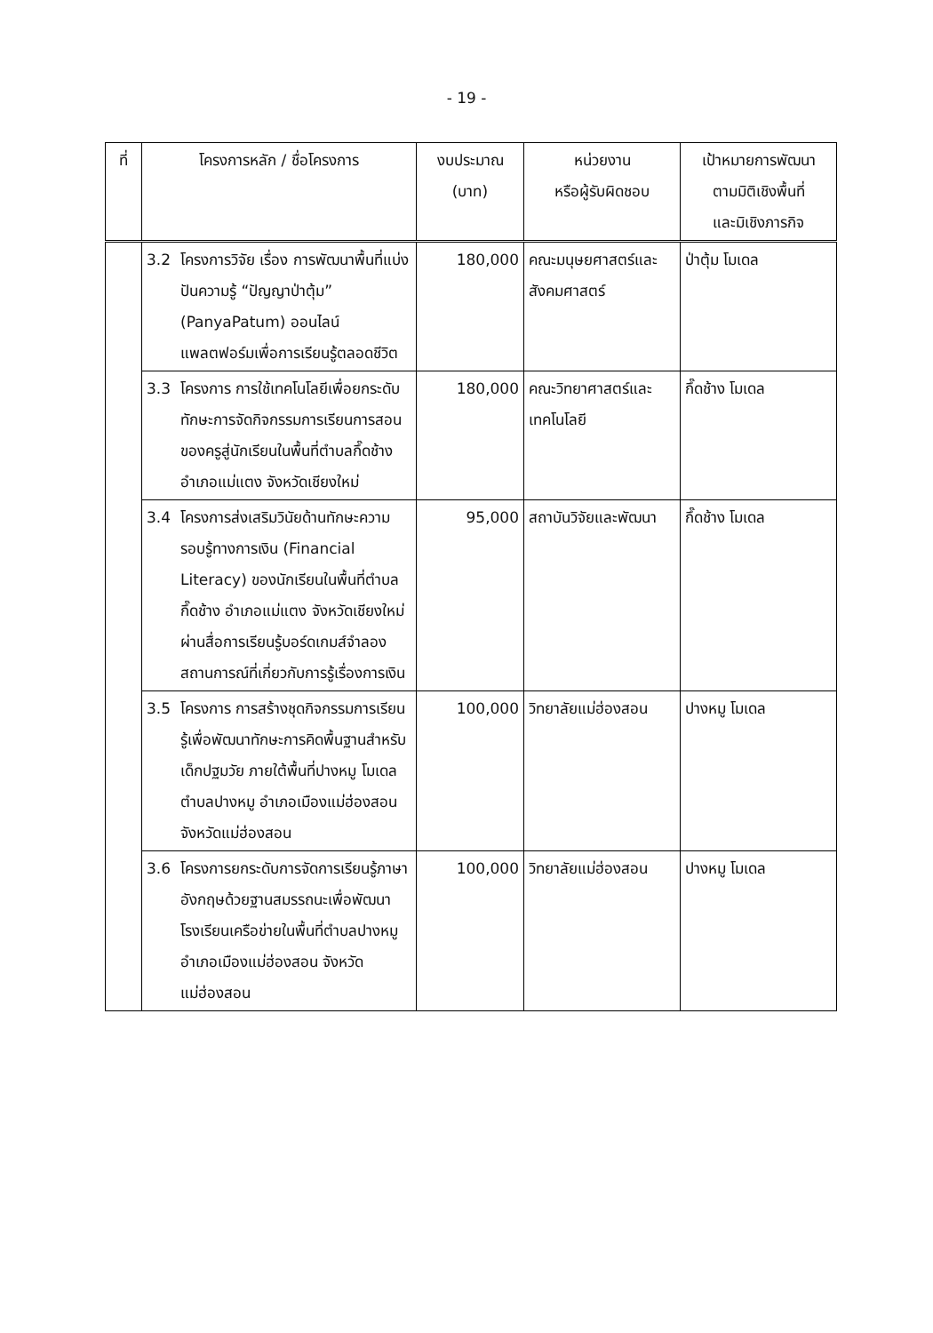- 19 -
| ที่ | โครงการหลัก / ชื่อโครงการ | | งบประมาณ (บาท) | หน่วยงาน หรือผู้รับผิดชอบ | เป้าหมายการพัฒนา ตามมิติเชิงพื้นที่ และมิเชิงภารกิจ |
| --- | --- | --- | --- | --- | --- |
| | 3.2 | โครงการวิจัย เรื่อง การพัฒนาพื้นที่แบ่งปันความรู้ “ปัญญาป่าตุ้ม” (PanyaPatum) ออนไลน์แพลตฟอร์มเพื่อการเรียนรู้ตลอดชีวิต | 180,000 | คณะมนุษยศาสตร์และสังคมศาสตร์ | ป่าตุ้ม โมเดล |
| | 3.3 | โครงการ การใช้เทคโนโลยีเพื่อยกระดับทักษะการจัดกิจกรรมการเรียนการสอนของครูสู่นักเรียนในพื้นที่ตำบลกึ๊ดช้าง อำเภอแม่แตง จังหวัดเชียงใหม่ | 180,000 | คณะวิทยาศาสตร์และเทคโนโลยี | กึ๊ดช้าง โมเดล |
| | 3.4 | โครงการส่งเสริมวินัยด้านทักษะความรอบรู้ทางการเงิน (Financial Literacy) ของนักเรียนในพื้นที่ตำบลกึ๊ดช้าง อำเภอแม่แตง จังหวัดเชียงใหม่ ผ่านสื่อการเรียนรู้บอร์ดเกมส์จำลองสถานการณ์ที่เกี่ยวกับการรู้เรื่องการเงิน | 95,000 | สถาบันวิจัยและพัฒนา | กึ๊ดช้าง โมเดล |
| | 3.5 | โครงการ การสร้างชุดกิจกรรมการเรียนรู้เพื่อพัฒนาทักษะการคิดพื้นฐานสำหรับเด็กปฐมวัย ภายใต้พื้นที่ปางหมู โมเดล ตำบลปางหมู อำเภอเมืองแม่ฮ่องสอน จังหวัดแม่ฮ่องสอน | 100,000 | วิทยาลัยแม่ฮ่องสอน | ปางหมู โมเดล |
| | 3.6 | โครงการยกระดับการจัดการเรียนรู้ภาษาอังกฤษด้วยฐานสมรรถนะเพื่อพัฒนาโรงเรียนเครือข่ายในพื้นที่ตำบลปางหมู อำเภอเมืองแม่ฮ่องสอน จังหวัดแม่ฮ่องสอน | 100,000 | วิทยาลัยแม่ฮ่องสอน | ปางหมู โมเดล |